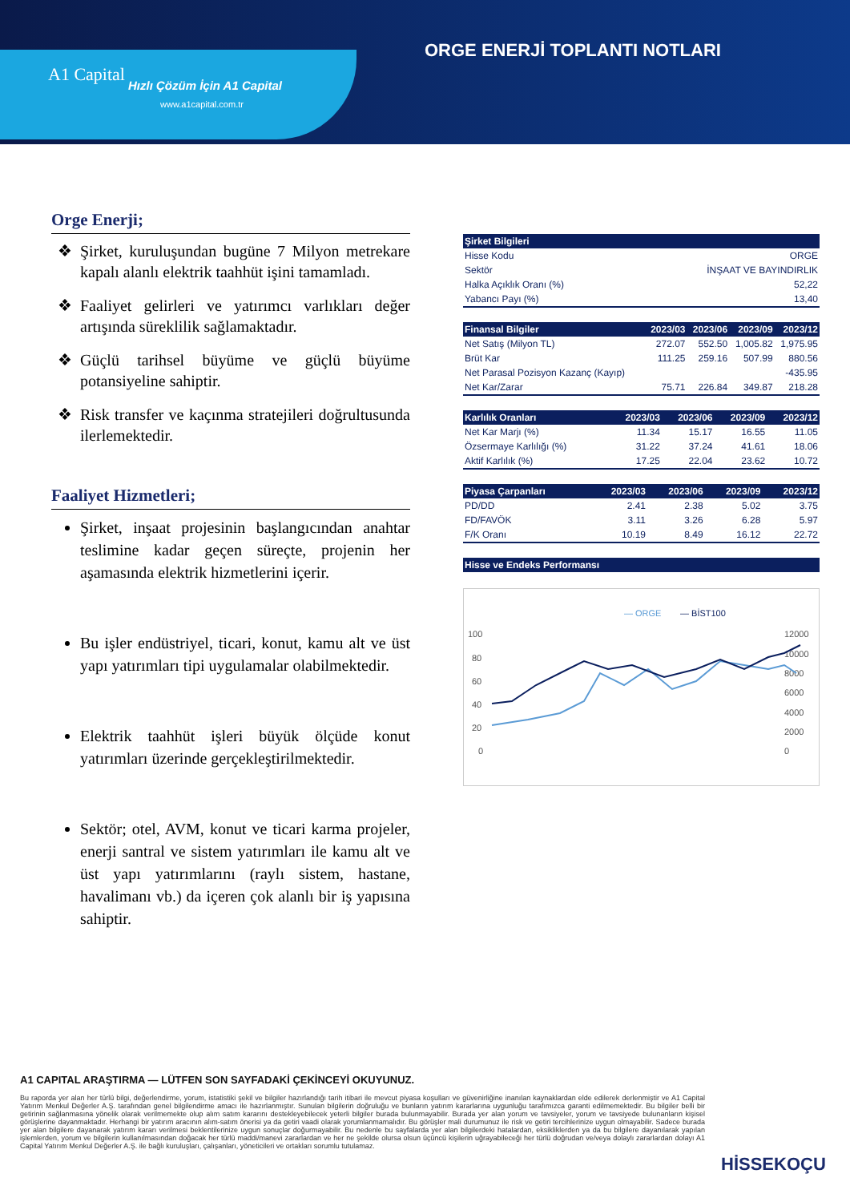ORGE ENERJİ TOPLANTI NOTLARI
A1 Capital
Hızlı Çözüm İçin A1 Capital
www.a1capital.com.tr
Orge Enerji;
Şirket, kuruluşundan bugüne 7 Milyon metrekare kapalı alanlı elektrik taahhüt işini tamamladı.
Faaliyet gelirleri ve yatırımcı varlıkları değer artışında süreklilik sağlamaktadır.
Güçlü tarihsel büyüme ve güçlü büyüme potansiyeline sahiptir.
Risk transfer ve kaçınma stratejileri doğrultusunda ilerlemektedir.
Faaliyet Hizmetleri;
Şirket, inşaat projesinin başlangıcından anahtar teslimine kadar geçen süreçte, projenin her aşamasında elektrik hizmetlerini içerir.
Bu işler endüstriyel, ticari, konut, kamu alt ve üst yapı yatırımları tipi uygulamalar olabilmektedir.
Elektrik taahhüt işleri büyük ölçüde konut yatırımları üzerinde gerçekleştirilmektedir.
Sektör; otel, AVM, konut ve ticari karma projeler, enerji santral ve sistem yatırımları ile kamu alt ve üst yapı yatırımlarını (raylı sistem, hastane, havalimanı vb.) da içeren çok alanlı bir iş yapısına sahiptir.
| Şirket Bilgileri | |
| --- | --- |
| Hisse Kodu | ORGE |
| Sektör | İNŞAAT VE BAYINDIRLIK |
| Halka Açıklık Oranı (%) | 52,22 |
| Yabancı Payı (%) | 13,40 |
| Finansal Bilgiler | 2023/03 | 2023/06 | 2023/09 | 2023/12 |
| --- | --- | --- | --- | --- |
| Net Satış (Milyon TL) | 272.07 | 552.50 | 1,005.82 | 1,975.95 |
| Brüt Kar | 111.25 | 259.16 | 507.99 | 880.56 |
| Net Parasal Pozisyon Kazanç (Kayıp) | | | | -435.95 |
| Net Kar/Zarar | 75.71 | 226.84 | 349.87 | 218.28 |
| Karlılık Oranları | 2023/03 | 2023/06 | 2023/09 | 2023/12 |
| --- | --- | --- | --- | --- |
| Net Kar Marjı (%) | 11.34 | 15.17 | 16.55 | 11.05 |
| Özsermaye Karlılığı (%) | 31.22 | 37.24 | 41.61 | 18.06 |
| Aktif Karlılık (%) | 17.25 | 22.04 | 23.62 | 10.72 |
| Piyasa Çarpanları | 2023/03 | 2023/06 | 2023/09 | 2023/12 |
| --- | --- | --- | --- | --- |
| PD/DD | 2.41 | 2.38 | 5.02 | 3.75 |
| FD/FAVÖK | 3.11 | 3.26 | 6.28 | 5.97 |
| F/K Oranı | 10.19 | 8.49 | 16.12 | 22.72 |
Hisse ve Endeks Performansı
— ORGE
— BİST100
100
80
60
40
20
0
12000
10000
8000
6000
4000
2000
0
A1 CAPITAL ARAŞTIRMA — LÜTFEN SON SAYFADAKİ ÇEKİNCEYİ OKUYUNUZ.
Bu raporda yer alan her türlü bilgi, değerlendirme, yorum, istatistiki şekil ve bilgiler hazırlandığı tarih itibari ile mevcut piyasa koşulları ve güvenirliğine inanılan kaynaklardan elde edilerek derlenmiştir ve A1 Capital Yatırım Menkul Değerler A.Ş. tarafından genel bilgilendirme amacı ile hazırlanmıştır. Sunulan bilgilerin doğruluğu ve bunların yatırım kararlarına uygunluğu tarafımızca garanti edilmemektedir. Bu bilgiler belli bir getirinin sağlanmasına yönelik olarak verilmemekte olup alım satım kararını destekleyebilecek yeterli bilgiler burada bulunmayabilir. Burada yer alan yorum ve tavsiyeler, yorum ve tavsiyede bulunanların kişisel görüşlerine dayanmaktadır. Herhangi bir yatırım aracının alım-satım önerisi ya da getiri vaadi olarak yorumlanmamalıdır. Bu görüşler mali durumunuz ile risk ve getiri tercihlerinize uygun olmayabilir. Sadece burada yer alan bilgilere dayanarak yatırım kararı verilmesi beklentilerinize uygun sonuçlar doğurmayabilir. Bu nedenle bu sayfalarda yer alan bilgilerdeki hatalardan, eksikliklerden ya da bu bilgilere dayanılarak yapılan işlemlerden, yorum ve bilgilerin kullanılmasından doğacak her türlü maddi/manevi zararlardan ve her ne şekilde olursa olsun üçüncü kişilerin uğrayabileceği her türlü doğrudan ve/veya dolaylı zararlardan dolayı A1 Capital Yatırım Menkul Değerler A.Ş. ile bağlı kuruluşları, çalışanları, yöneticileri ve ortakları sorumlu tutulamaz.
HİSSEKOÇU